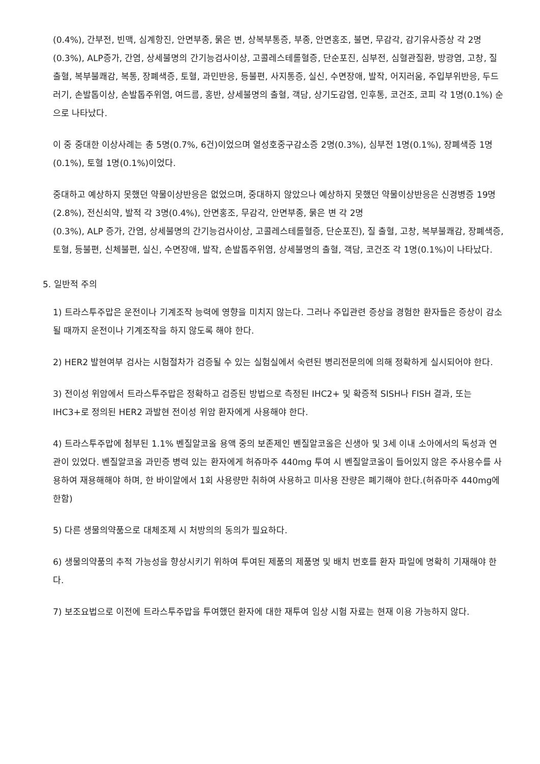(0.4%), 간부전, 빈맥, 심계항진, 안면부종, 묽은 변, 상복부통증, 부종, 안면홍조, 불면, 무감각, 감기유사증상 각 2명(0.3%), ALP증가, 간염, 상세불명의 간기능검사이상, 고콜레스테롤혈증, 단순포진, 심부전, 심혈관질환, 방광염, 고창, 질 출혈, 복부불쾌감, 복통, 장폐색증, 토혈, 과민반응, 등불편, 사지통증, 실신, 수면장애, 발작, 어지러움, 주입부위반응, 두드러기, 손발톱이상, 손발톱주위염, 여드름, 홍반, 상세불명의 출혈, 객담, 상기도감염, 인후통, 코건조, 코피 각 1명(0.1%) 순으로 나타났다.
이 중 중대한 이상사례는 총 5명(0.7%, 6건)이었으며 열성호중구감소증 2명(0.3%), 심부전 1명(0.1%), 장폐색증 1명(0.1%), 토혈 1명(0.1%)이었다.
중대하고 예상하지 못했던 약물이상반응은 없었으며, 중대하지 않았으나 예상하지 못했던 약물이상반응은 신경병증 19명(2.8%), 전신쇠약, 발적 각 3명(0.4%), 안면홍조, 무감각, 안면부종, 묽은 변 각 2명
(0.3%), ALP 증가, 간염, 상세불명의 간기능검사이상, 고콜레스테롤혈증, 단순포진), 질 출혈, 고창, 복부불쾌감, 장폐색증, 토혈, 등불편, 신체불편, 실신, 수면장애, 발작, 손발톱주위염, 상세불명의 출혈, 객담, 코건조 각 1명(0.1%)이 나타났다.
5. 일반적 주의
1) 트라스투주맙은 운전이나 기계조작 능력에 영향을 미치지 않는다. 그러나 주입관련 증상을 경험한 환자들은 증상이 감소될 때까지 운전이나 기계조작을 하지 않도록 해야 한다.
2) HER2 발현여부 검사는 시험절차가 검증될 수 있는 실험실에서 숙련된 병리전문의에 의해 정확하게 실시되어야 한다.
3) 전이성 위암에서 트라스투주맙은 정확하고 검증된 방법으로 측정된 IHC2+ 및 확증적 SISH나 FISH 결과, 또는 IHC3+로 정의된 HER2 과발현 전이성 위암 환자에게 사용해야 한다.
4) 트라스투주맙에 첨부된 1.1% 벤질알코올 용액 중의 보존제인 벤질알코올은 신생아 및 3세 이내 소아에서의 독성과 연관이 있었다. 벤질알코올 과민증 병력 있는 환자에게 허쥬마주 440mg 투여 시 벤질알코올이 들어있지 않은 주사용수를 사용하여 재용해해야 하며, 한 바이알에서 1회 사용량만 취하여 사용하고 미사용 잔량은 폐기해야 한다.(허쥬마주 440mg에 한함)
5) 다른 생물의약품으로 대체조제 시 처방의의 동의가 필요하다.
6) 생물의약품의 추적 가능성을 향상시키기 위하여 투여된 제품의 제품명 및 배치 번호를 환자 파일에 명확히 기재해야 한다.
7) 보조요법으로 이전에 트라스투주맙을 투여했던 환자에 대한 재투여 임상 시험 자료는 현재 이용 가능하지 않다.